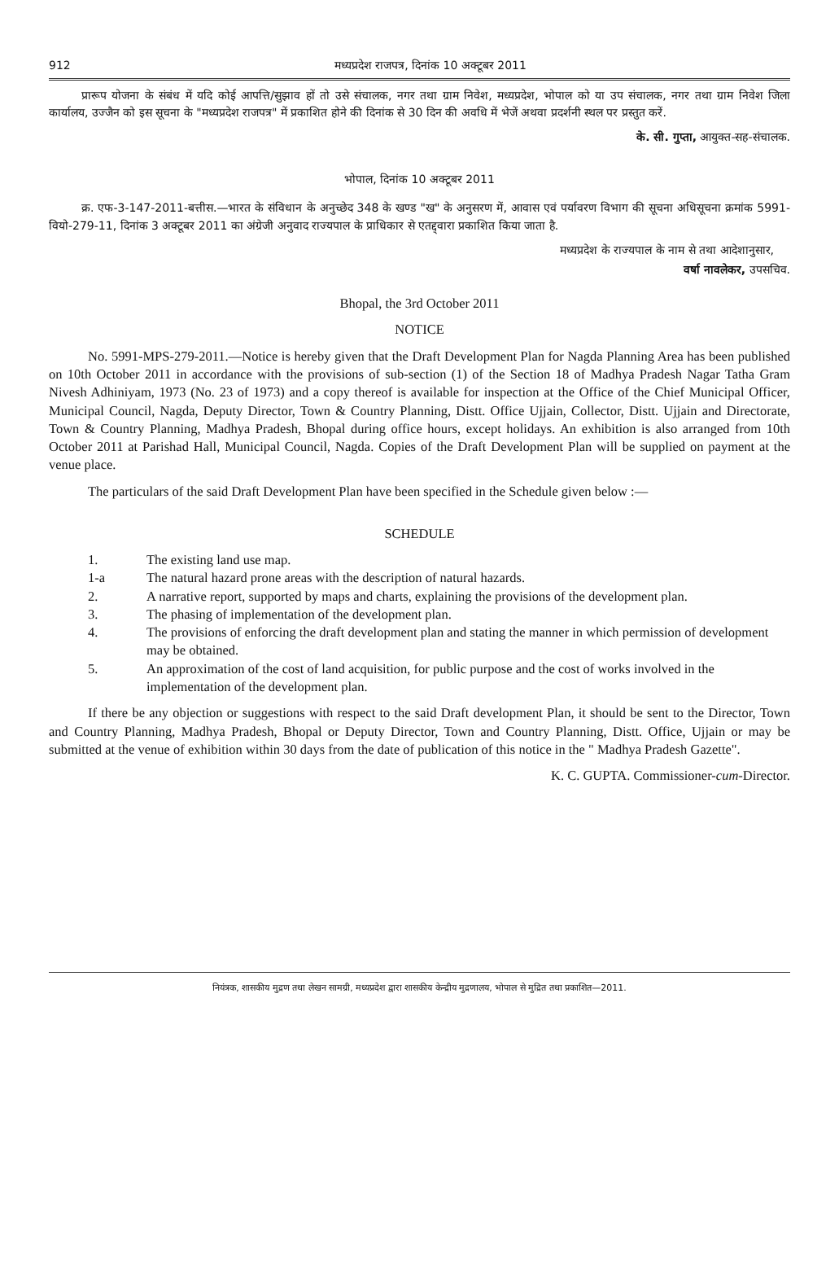912 मध्यप्रदेश राजपत्र, दिनांक 10 अक्टूबर 2011
प्रारूप योजना के संबंध में यदि कोई आपत्ति/सुझाव हों तो उसे संचालक, नगर तथा ग्राम निवेश, मध्यप्रदेश, भोपाल को या उप संचालक, नगर तथा ग्राम निवेश जिला कार्यालय, उज्जैन को इस सूचना के "मध्यप्रदेश राजपत्र" में प्रकाशित होने की दिनांक से 30 दिन की अवधि में भेजें अथवा प्रदर्शनी स्थल पर प्रस्तुत करें.
के. सी. गुप्ता, आयुक्त-सह-संचालक.
भोपाल, दिनांक 10 अक्टूबर 2011
क्र. एफ-3-147-2011-बत्तीस.—भारत के संविधान के अनुच्छेद 348 के खण्ड "ख" के अनुसरण में, आवास एवं पर्यावरण विभाग की सूचना अधिसूचना क्रमांक 5991-वियो-279-11, दिनांक 3 अक्टूबर 2011 का अंग्रेजी अनुवाद राज्यपाल के प्राधिकार से एतद्द्वारा प्रकाशित किया जाता है.
मध्यप्रदेश के राज्यपाल के नाम से तथा आदेशानुसार,
वर्षा नावलेकर, उपसचिव.
Bhopal, the 3rd October 2011
NOTICE
No. 5991-MPS-279-2011.—Notice is hereby given that the Draft Development Plan for Nagda Planning Area has been published on 10th October 2011 in accordance with the provisions of sub-section (1) of the Section 18 of Madhya Pradesh Nagar Tatha Gram Nivesh Adhiniyam, 1973 (No. 23 of 1973) and a copy thereof is available for inspection at the Office of the Chief Municipal Officer, Municipal Council, Nagda, Deputy Director, Town & Country Planning, Distt. Office Ujjain, Collector, Distt. Ujjain and Directorate, Town & Country Planning, Madhya Pradesh, Bhopal during office hours, except holidays. An exhibition is also arranged from 10th October 2011 at Parishad Hall, Municipal Council, Nagda. Copies of the Draft Development Plan will be supplied on payment at the venue place.
The particulars of the said Draft Development Plan have been specified in the Schedule given below :—
SCHEDULE
1. The existing land use map.
1-a The natural hazard prone areas with the description of natural hazards.
2. A narrative report, supported by maps and charts, explaining the provisions of the development plan.
3. The phasing of implementation of the development plan.
4. The provisions of enforcing the draft development plan and stating the manner in which permission of development may be obtained.
5. An approximation of the cost of land acquisition, for public purpose and the cost of works involved in the implementation of the development plan.
If there be any objection or suggestions with respect to the said Draft development Plan, it should be sent to the Director, Town and Country Planning, Madhya Pradesh, Bhopal or Deputy Director, Town and Country Planning, Distt. Office, Ujjain or may be submitted at the venue of exhibition within 30 days from the date of publication of this notice in the " Madhya Pradesh Gazette".
K. C. GUPTA. Commissioner-cum-Director.
नियंत्रक, शासकीय मुद्रण तथा लेखन सामग्री, मध्यप्रदेश द्वारा शासकीय केन्द्रीय मुद्रणालय, भोपाल से मुद्रित तथा प्रकाशित—2011.